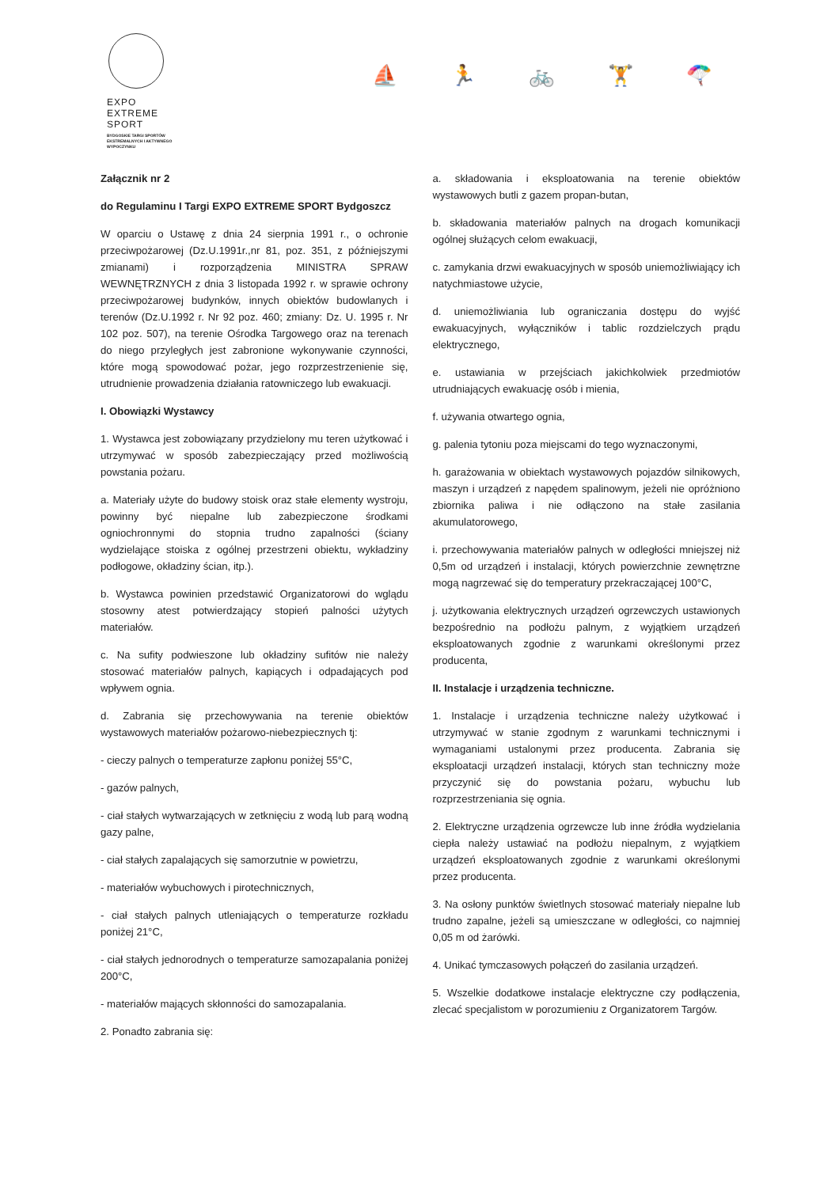EXPO
EXTREME
SPORT
BYDGOSKIE TARGI SPORTÓW
EKSTREMALNYCH I AKTYWNEGO
WYPOCZYNKU
⛵ 🏃 🚲 🏋 🪂
Załącznik nr 2
do Regulaminu I Targi EXPO EXTREME SPORT Bydgoszcz
W oparciu o Ustawę z dnia 24 sierpnia 1991 r., o ochronie przeciwpożarowej (Dz.U.1991r.,nr 81, poz. 351, z późniejszymi zmianami) i rozporządzenia MINISTRA SPRAW WEWNĘTRZNYCH z dnia 3 listopada 1992 r. w sprawie ochrony przeciwpożarowej budynków, innych obiektów budowlanych i terenów (Dz.U.1992 r. Nr 92 poz. 460; zmiany: Dz. U. 1995 r. Nr 102 poz. 507), na terenie Ośrodka Targowego oraz na terenach do niego przyległych jest zabronione wykonywanie czynności, które mogą spowodować pożar, jego rozprzestrzenienie się, utrudnienie prowadzenia działania ratowniczego lub ewakuacji.
I. Obowiązki Wystawcy
1. Wystawca jest zobowiązany przydzielony mu teren użytkować i utrzymywać w sposób zabezpieczający przed możliwością powstania pożaru.
a. Materiały użyte do budowy stoisk oraz stałe elementy wystroju, powinny być niepalne lub zabezpieczone środkami ogniochronnymi do stopnia trudno zapalności (ściany wydzielające stoiska z ogólnej przestrzeni obiektu, wykładziny podłogowe, okładziny ścian, itp.).
b. Wystawca powinien przedstawić Organizatorowi do wglądu stosowny atest potwierdzający stopień palności użytych materiałów.
c. Na sufity podwieszone lub okładziny sufitów nie należy stosować materiałów palnych, kapiących i odpadających pod wpływem ognia.
d. Zabrania się przechowywania na terenie obiektów wystawowych materiałów pożarowo-niebezpiecznych tj:
- cieczy palnych o temperaturze zapłonu poniżej 55°C,
- gazów palnych,
- ciał stałych wytwarzających w zetknięciu z wodą lub parą wodną gazy palne,
- ciał stałych zapalających się samorzutnie w powietrzu,
- materiałów wybuchowych i pirotechnicznych,
- ciał stałych palnych utleniających o temperaturze rozkładu poniżej 21°C,
- ciał stałych jednorodnych o temperaturze samozapalania poniżej 200°C,
- materiałów mających skłonności do samozapalania.
2. Ponadto zabrania się:
a. składowania i eksploatowania na terenie obiektów wystawowych butli z gazem propan-butan,
b. składowania materiałów palnych na drogach komunikacji ogólnej służących celom ewakuacji,
c. zamykania drzwi ewakuacyjnych w sposób uniemożliwiający ich natychmiastowe użycie,
d. uniemożliwiania lub ograniczania dostępu do wyjść ewakuacyjnych, wyłączników i tablic rozdzielczych prądu elektrycznego,
e. ustawiania w przejściach jakichkolwiek przedmiotów utrudniających ewakuację osób i mienia,
f. używania otwartego ognia,
g. palenia tytoniu poza miejscami do tego wyznaczonymi,
h. garażowania w obiektach wystawowych pojazdów silnikowych, maszyn i urządzeń z napędem spalinowym, jeżeli nie opróżniono zbiornika paliwa i nie odłączono na stałe zasilania akumulatorowego,
i. przechowywania materiałów palnych w odległości mniejszej niż 0,5m od urządzeń i instalacji, których powierzchnie zewnętrzne mogą nagrzewać się do temperatury przekraczającej 100°C,
j. użytkowania elektrycznych urządzeń ogrzewczych ustawionych bezpośrednio na podłożu palnym, z wyjątkiem urządzeń eksploatowanych zgodnie z warunkami określonymi przez producenta,
II. Instalacje i urządzenia techniczne.
1. Instalacje i urządzenia techniczne należy użytkować i utrzymywać w stanie zgodnym z warunkami technicznymi i wymaganiami ustalonymi przez producenta. Zabrania się eksploatacji urządzeń instalacji, których stan techniczny może przyczynić się do powstania pożaru, wybuchu lub rozprzestrzeniania się ognia.
2. Elektryczne urządzenia ogrzewcze lub inne źródła wydzielania ciepła należy ustawiać na podłożu niepalnym, z wyjątkiem urządzeń eksploatowanych zgodnie z warunkami określonymi przez producenta.
3. Na osłony punktów świetlnych stosować materiały niepalne lub trudno zapalne, jeżeli są umieszczane w odległości, co najmniej 0,05 m od żarówki.
4. Unikać tymczasowych połączeń do zasilania urządzeń.
5. Wszelkie dodatkowe instalacje elektryczne czy podłączenia, zlecać specjalistom w porozumieniu z Organizatorem Targów.